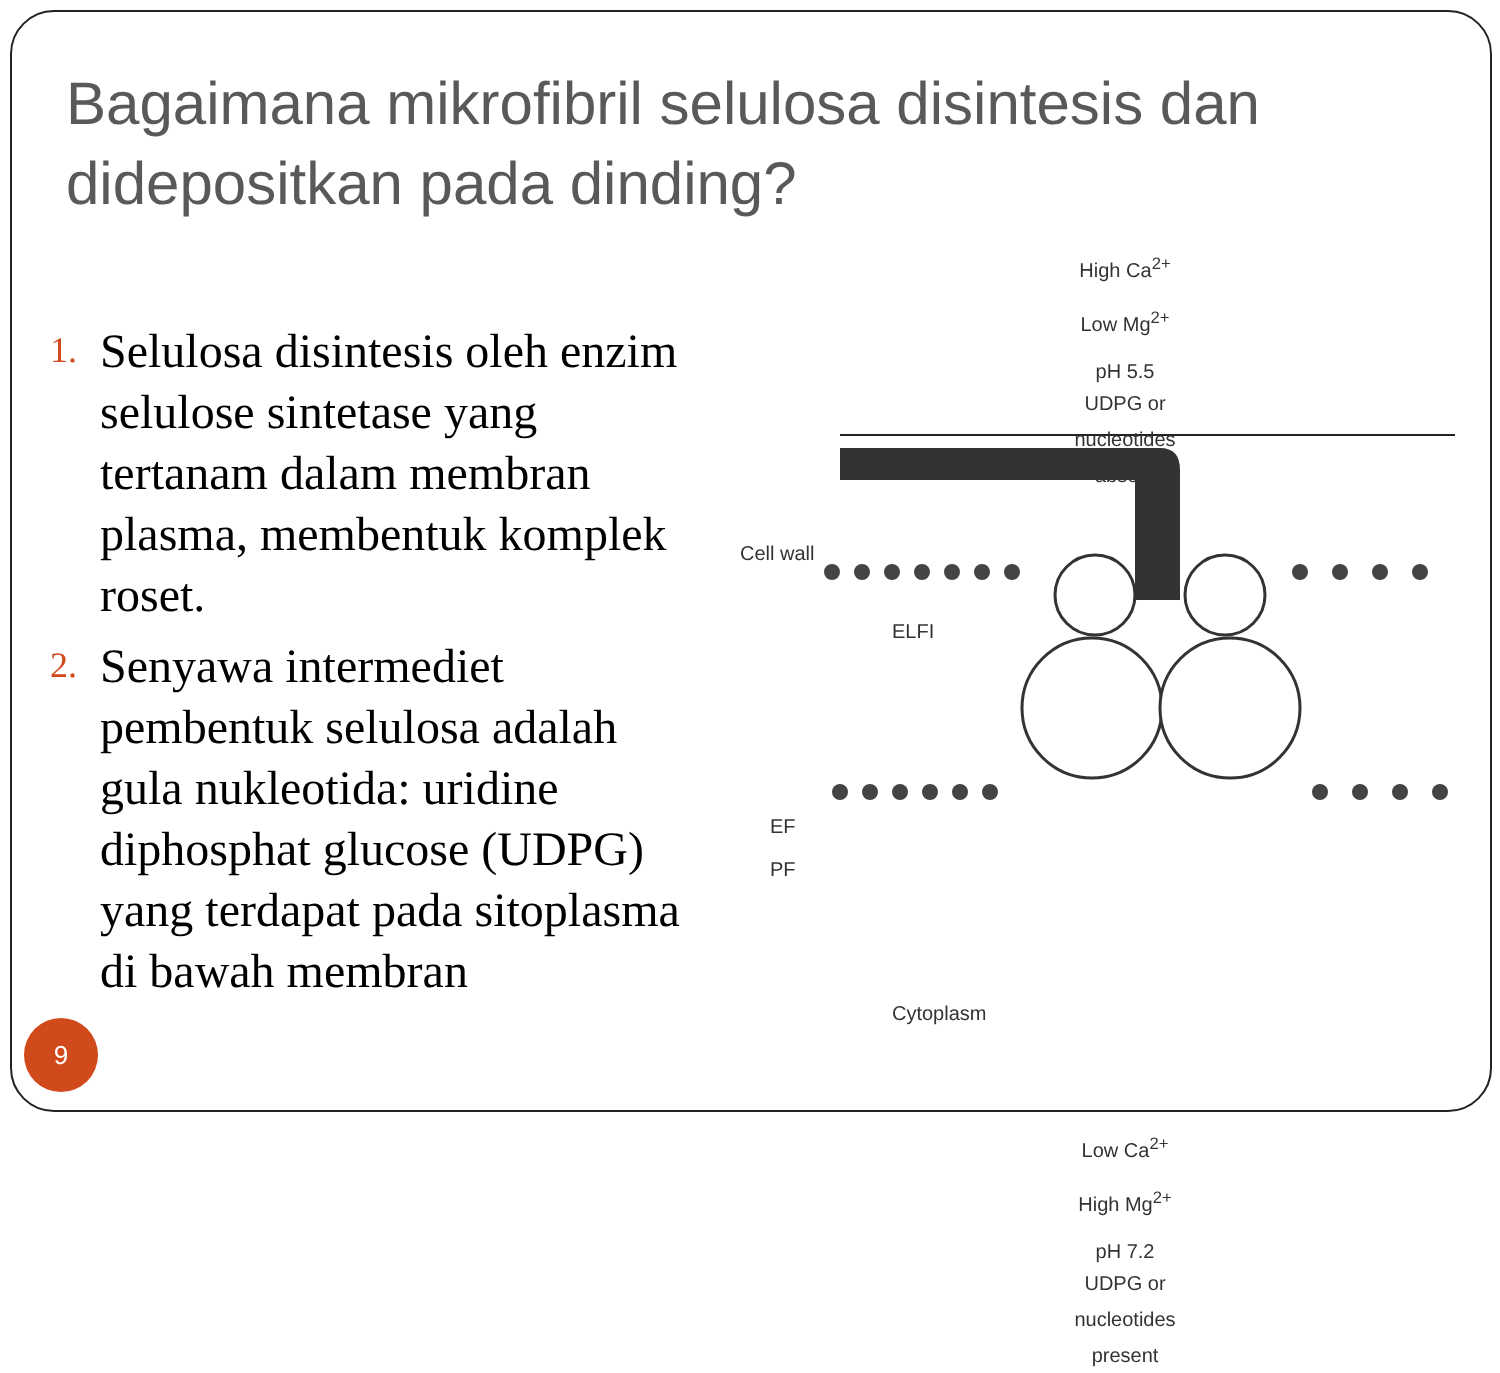Bagaimana mikrofibril selulosa disintesis dan didepositkan pada dinding?
1. Selulosa disintesis oleh enzim selulose sintetase yang tertanam dalam membran plasma, membentuk komplek roset.
2. Senyawa intermediet pembentuk selulosa adalah gula nukleotida: uridine diphosphat glucose (UDPG) yang terdapat pada sitoplasma di bawah membran
High Ca<sup>2+</sup>
Low Mg<sup>2+</sup>
pH 5.5
UDPG or nucleotides absent
Cell wall
ELFI
EF
PF
Cytoplasm
Low Ca<sup>2+</sup>
High Mg<sup>2+</sup>
pH 7.2
UDPG or nucleotides present
9